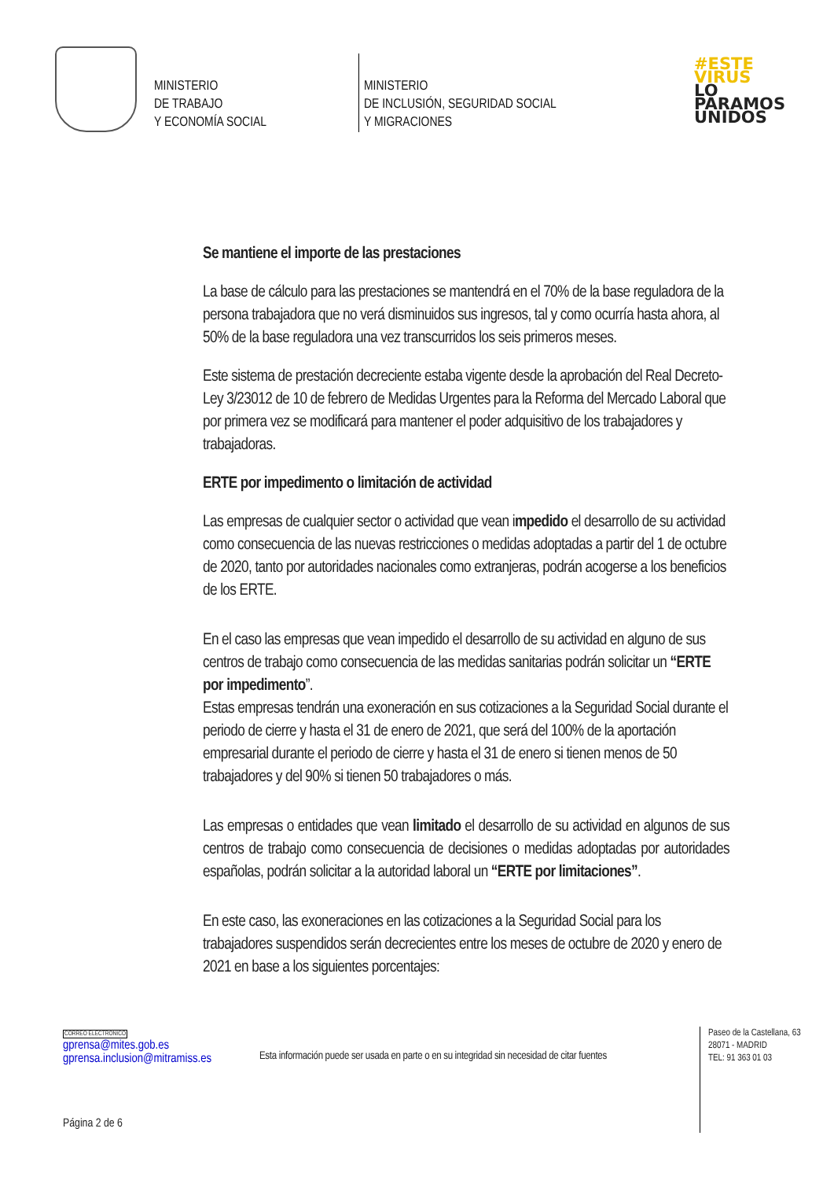MINISTERIO
DE TRABAJO
Y ECONOMÍA SOCIAL
MINISTERIO
DE INCLUSIÓN, SEGURIDAD SOCIAL
Y MIGRACIONES
#ESTE
VIRUS
LO
PARAMOS
UNIDOS
Se mantiene el importe de las prestaciones
La base de cálculo para las prestaciones se mantendrá en el 70% de la base reguladora de la persona trabajadora que no verá disminuidos sus ingresos, tal y como ocurría hasta ahora, al 50% de la base reguladora una vez transcurridos los seis primeros meses.
Este sistema de prestación decreciente estaba vigente desde la aprobación del Real Decreto-Ley 3/23012 de 10 de febrero de Medidas Urgentes para la Reforma del Mercado Laboral que por primera vez se modificará para mantener el poder adquisitivo de los trabajadores y trabajadoras.
ERTE por impedimento o limitación de actividad
Las empresas de cualquier sector o actividad que vean impedido el desarrollo de su actividad como consecuencia de las nuevas restricciones o medidas adoptadas a partir del 1 de octubre de 2020, tanto por autoridades nacionales como extranjeras, podrán acogerse a los beneficios de los ERTE.
En el caso las empresas que vean impedido el desarrollo de su actividad en alguno de sus centros de trabajo como consecuencia de las medidas sanitarias podrán solicitar un “ERTE por impedimento”.
Estas empresas tendrán una exoneración en sus cotizaciones a la Seguridad Social durante el periodo de cierre y hasta el 31 de enero de 2021, que será del 100% de la aportación empresarial durante el periodo de cierre y hasta el 31 de enero si tienen menos de 50 trabajadores y del 90% si tienen 50 trabajadores o más.
Las empresas o entidades que vean limitado el desarrollo de su actividad en algunos de sus centros de trabajo como consecuencia de decisiones o medidas adoptadas por autoridades españolas, podrán solicitar a la autoridad laboral un “ERTE por limitaciones”.
En este caso, las exoneraciones en las cotizaciones a la Seguridad Social para los trabajadores suspendidos serán decrecientes entre los meses de octubre de 2020 y enero de 2021 en base a los siguientes porcentajes:
CORREO ELECTRÓNICO
gprensa@mites.gob.es
gprensa.inclusion@mitramiss.es
Esta información puede ser usada en parte o en su integridad sin necesidad de citar fuentes
Paseo de la Castellana, 63
28071 - MADRID
TEL: 91 363 01 03
Página 2 de 6